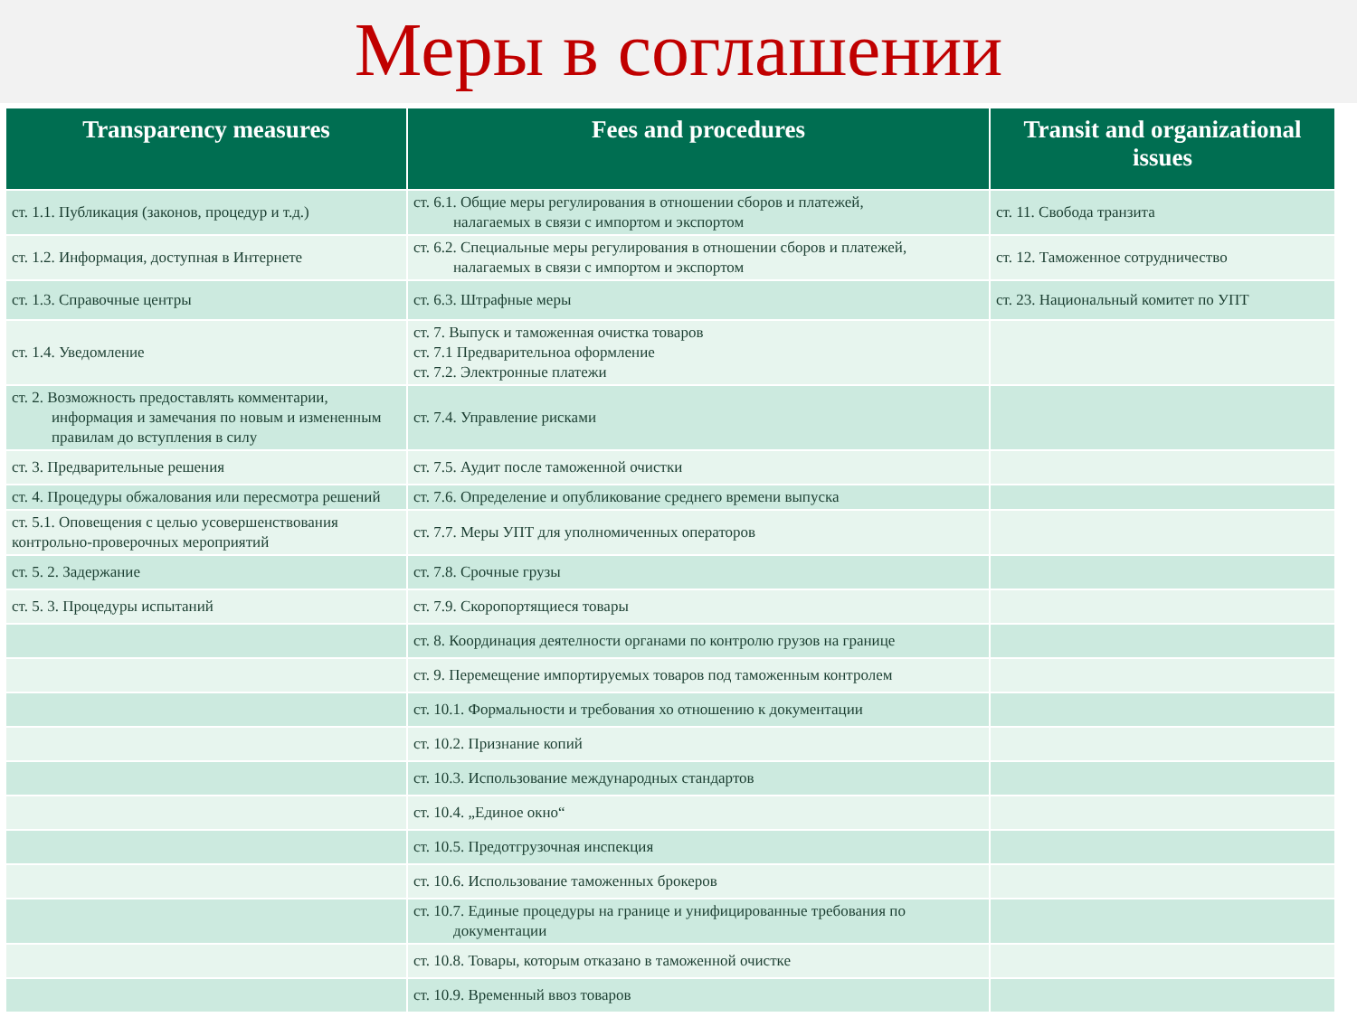Меры в соглашении
| Transparency measures | Fees and procedures | Transit and organizational issues |
| --- | --- | --- |
| ст. 1.1. Публикация (законов, процедур и т.д.) | ст. 6.1. Общие меры регулирования в отношении сборов и платежей, налагаемых в связи с импортом и экспортом | ст. 11. Свобода транзита |
| ст. 1.2. Информация, доступная в Интернете | ст. 6.2. Специальные меры регулирования в отношении сборов и платежей, налагаемых в связи с импортом и экспортом | ст. 12. Таможенное сотрудничество |
| ст. 1.3. Справочные центры | ст. 6.3. Штрафные меры | ст. 23. Национальный комитет по УПТ |
| ст. 1.4. Уведомление | ст. 7. Выпуск и таможенная очистка товаров ст. 7.1 Предварительноа оформление ст. 7.2. Электронные платежи | |
| ст. 2. Возможность предоставлять комментарии, информация и замечания по новым и измененным правилам до вступления в силу | ст. 7.4. Управление рисками | |
| ст. 3. Предварительные решения | ст. 7.5. Аудит после таможенной очистки | |
| ст. 4. Процедуры обжалования или пересмотра решений | ст. 7.6. Определение и опубликование среднего времени выпуска | |
| ст. 5.1. Оповещения с целью усовершенствования контрольно-проверочных мероприятий | ст. 7.7. Меры УПТ для уполномиченных операторов | |
| ст. 5. 2. Задержание | ст. 7.8. Срочные грузы | |
| ст. 5. 3. Процедуры испытаний | ст. 7.9. Скоропортящиеся товары | |
| | ст. 8. Координация деятелности органами по контролю грузов на границе | |
| | ст. 9. Перемещение импортируемых товаров под таможенным контролем | |
| | ст. 10.1. Формальности и требования хо отношению к документации | |
| | ст. 10.2. Признание копий | |
| | ст. 10.3. Использование международных стандартов | |
| | ст. 10.4. „Единое окно“ | |
| | ст. 10.5. Предотгрузочная инспекция | |
| | ст. 10.6. Использование таможенных брокеров | |
| | ст. 10.7. Единые процедуры на границе и унифицированные требования по документации | |
| | ст. 10.8. Товары, которым отказано в таможенной очистке | |
| | ст. 10.9. Временный ввоз товаров | |